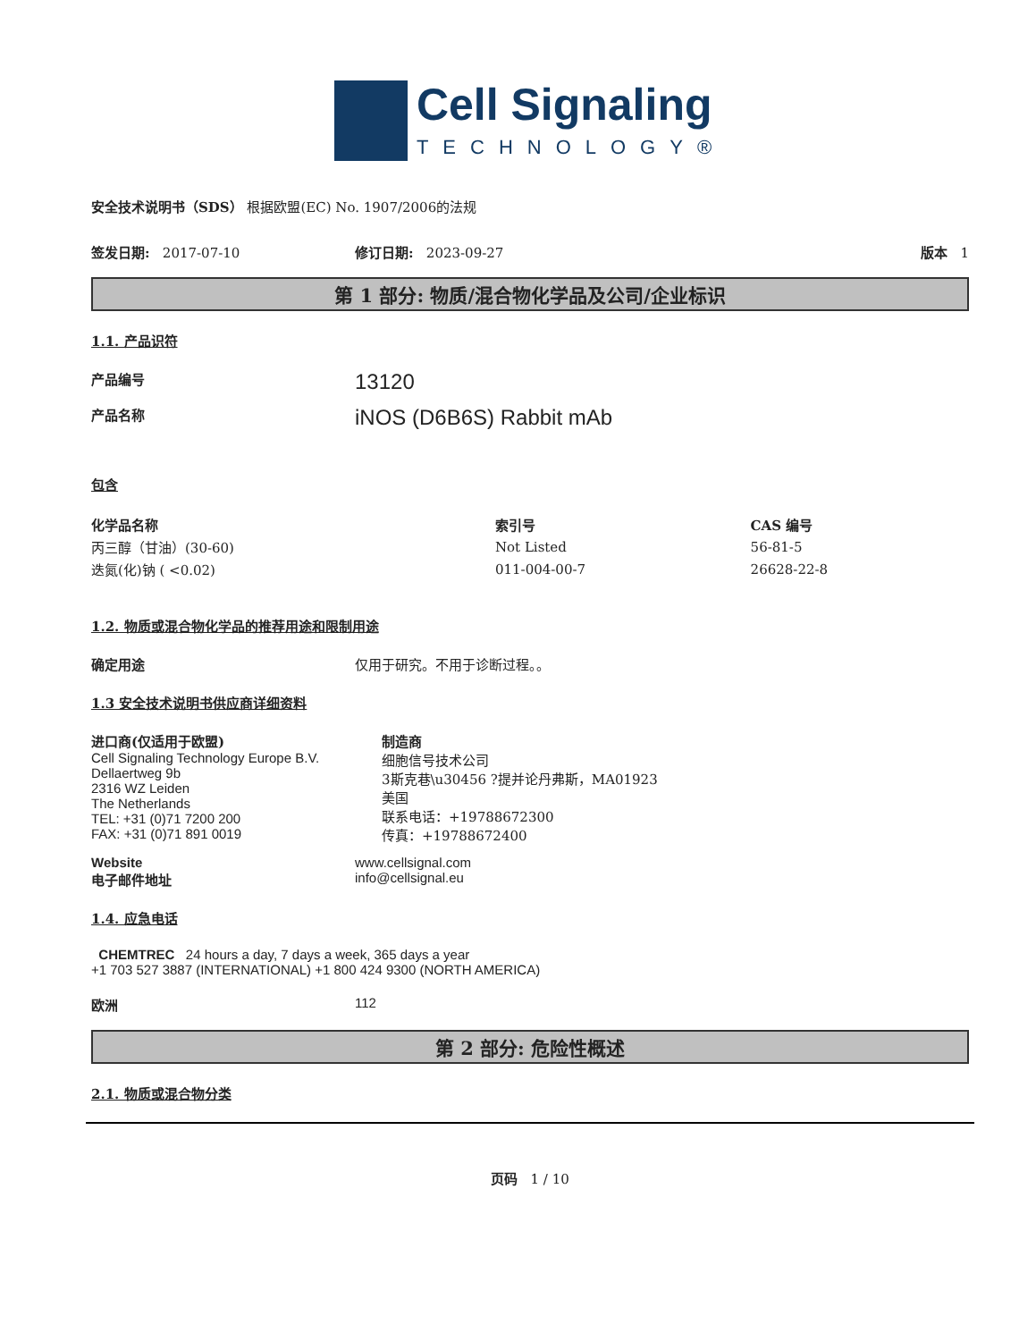Cell Signaling
TECHNOLOGY®
安全技术说明书（SDS） 根据欧盟(EC) No. 1907/2006的法规
签发日期: 2017-07-10 修订日期: 2023-09-27 版本 1
第 1 部分: 物质/混合物化学品及公司/企业标识
1.1. 产品识符
产品编号 13120
产品名称 iNOS (D6B6S) Rabbit mAb
包含
| 化学品名称 | 索引号 | CAS 编号 |
| --- | --- | --- |
| 丙三醇（甘油）(30-60) | Not Listed | 56-81-5 |
| 迭氮(化)钠 ( <0.02) | 011-004-00-7 | 26628-22-8 |
1.2. 物质或混合物化学品的推荐用途和限制用途
确定用途 仅用于研究。不用于诊断过程。。
1.3 安全技术说明书供应商详细资料
进口商(仅适用于欧盟)
Cell Signaling Technology Europe B.V.
Dellaertweg 9b
2316 WZ Leiden
The Netherlands
TEL: +31 (0)71 7200 200
FAX: +31 (0)71 891 0019
制造商
细胞信号技术公司
3斯克巷\u30456 ?提并论丹弗斯，MA01923
美国
联系电话：+19788672300
传真：+19788672400
Website
电子邮件地址 www.cellsignal.com
info@cellsignal.eu
1.4. 应急电话
CHEMTREC 24 hours a day, 7 days a week, 365 days a year
+1 703 527 3887 (INTERNATIONAL) +1 800 424 9300 (NORTH AMERICA)
欧洲 112
第 2 部分: 危险性概述
2.1. 物质或混合物分类
页码 1 / 10